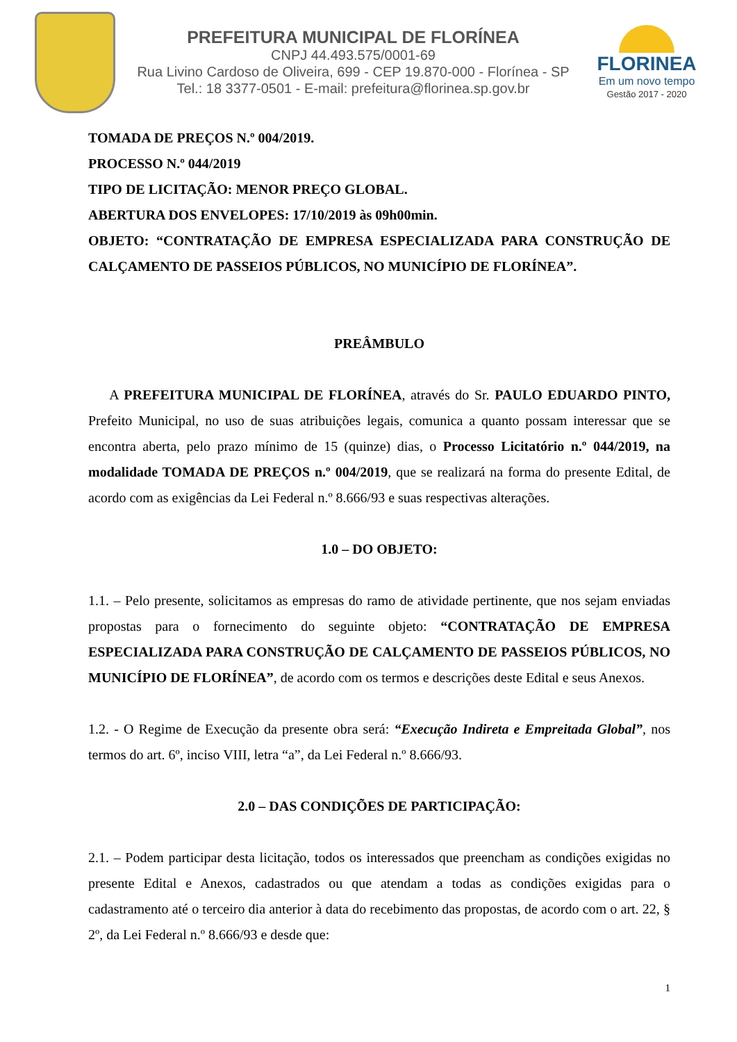PREFEITURA MUNICIPAL DE FLORÍNEA
CNPJ 44.493.575/0001-69
Rua Livino Cardoso de Oliveira, 699 - CEP 19.870-000 - Florínea - SP
Tel.: 18 3377-0501 - E-mail: prefeitura@florinea.sp.gov.br
FLORINEA
Em um novo tempo
Gestão 2017 - 2020
TOMADA DE PREÇOS N.º 004/2019.
PROCESSO N.º 044/2019
TIPO DE LICITAÇÃO: MENOR PREÇO GLOBAL.
ABERTURA DOS ENVELOPES: 17/10/2019 às 09h00min.
OBJETO: “CONTRATAÇÃO DE EMPRESA ESPECIALIZADA PARA CONSTRUÇÃO DE CALÇAMENTO DE PASSEIOS PÚBLICOS, NO MUNICÍPIO DE FLORÍNEA”.
PREÂMBULO
A PREFEITURA MUNICIPAL DE FLORÍNEA, através do Sr. PAULO EDUARDO PINTO, Prefeito Municipal, no uso de suas atribuições legais, comunica a quanto possam interessar que se encontra aberta, pelo prazo mínimo de 15 (quinze) dias, o Processo Licitatório n.º 044/2019, na modalidade TOMADA DE PREÇOS n.º 004/2019, que se realizará na forma do presente Edital, de acordo com as exigências da Lei Federal n.º 8.666/93 e suas respectivas alterações.
1.0 – DO OBJETO:
1.1. – Pelo presente, solicitamos as empresas do ramo de atividade pertinente, que nos sejam enviadas propostas para o fornecimento do seguinte objeto: “CONTRATAÇÃO DE EMPRESA ESPECIALIZADA PARA CONSTRUÇÃO DE CALÇAMENTO DE PASSEIOS PÚBLICOS, NO MUNICÍPIO DE FLORÍNEA”, de acordo com os termos e descrições deste Edital e seus Anexos.
1.2. - O Regime de Execução da presente obra será: “Execução Indireta e Empreitada Global”, nos termos do art. 6º, inciso VIII, letra “a”, da Lei Federal n.º 8.666/93.
2.0 – DAS CONDIÇÕES DE PARTICIPAÇÃO:
2.1. – Podem participar desta licitação, todos os interessados que preencham as condições exigidas no presente Edital e Anexos, cadastrados ou que atendam a todas as condições exigidas para o cadastramento até o terceiro dia anterior à data do recebimento das propostas, de acordo com o art. 22, § 2º, da Lei Federal n.º 8.666/93 e desde que:
1